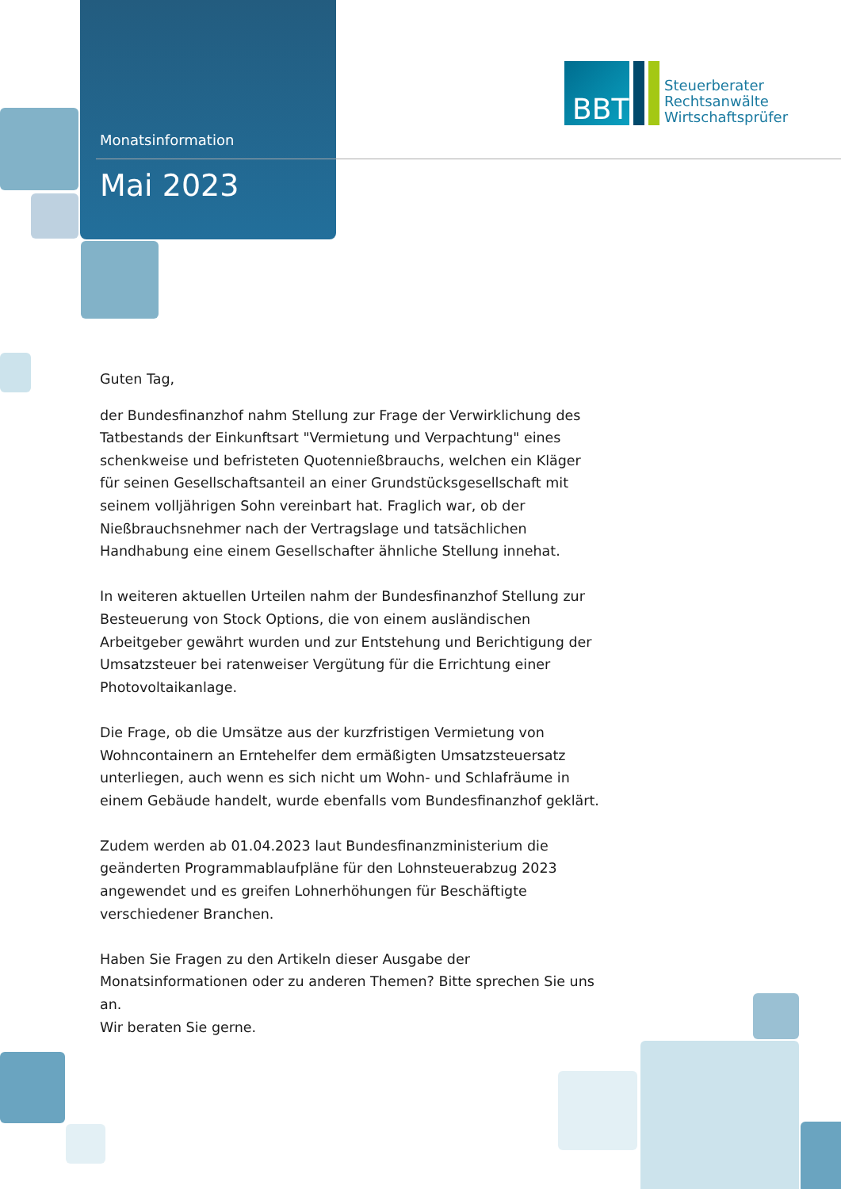Monatsinformation
Mai 2023
BBT
Steuerberater
Rechtsanwälte
Wirtschaftsprüfer
Guten Tag,
der Bundesfinanzhof nahm Stellung zur Frage der Verwirklichung des Tatbestands der Einkunftsart "Vermietung und Verpachtung" eines schenkweise und befristeten Quotennießbrauchs, welchen ein Kläger für seinen Gesellschaftsanteil an einer Grundstücksgesellschaft mit seinem volljährigen Sohn vereinbart hat. Fraglich war, ob der Nießbrauchsnehmer nach der Vertragslage und tatsächlichen Handhabung eine einem Gesellschafter ähnliche Stellung innehat.
In weiteren aktuellen Urteilen nahm der Bundesfinanzhof Stellung zur Besteuerung von Stock Options, die von einem ausländischen Arbeitgeber gewährt wurden und zur Entstehung und Berichtigung der Umsatzsteuer bei ratenweiser Vergütung für die Errichtung einer Photovoltaikanlage.
Die Frage, ob die Umsätze aus der kurzfristigen Vermietung von Wohncontainern an Erntehelfer dem ermäßigten Umsatzsteuersatz unterliegen, auch wenn es sich nicht um Wohn- und Schlafräume in einem Gebäude handelt, wurde ebenfalls vom Bundesfinanzhof geklärt.
Zudem werden ab 01.04.2023 laut Bundesfinanzministerium die geänderten Programmablaufpläne für den Lohnsteuerabzug 2023 angewendet und es greifen Lohnerhöhungen für Beschäftigte verschiedener Branchen.
Haben Sie Fragen zu den Artikeln dieser Ausgabe der Monatsinformationen oder zu anderen Themen? Bitte sprechen Sie uns an.
Wir beraten Sie gerne.